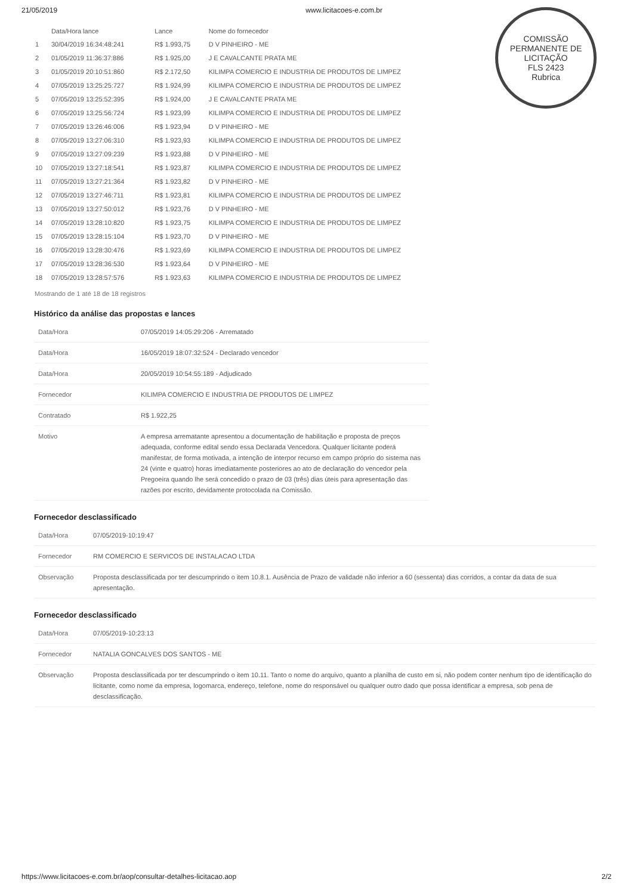21/05/2019 www.licitacoes-e.com.br
COMISSÃO PERMANENTE DE LICITAÇÃO
FLS 2423
Rubrica
| | Data/Hora lance | Lance | Nome do fornecedor |
| --- | --- | --- | --- |
| 1 | 30/04/2019 16:34:48:241 | R$ 1.993,75 | D V PINHEIRO - ME |
| 2 | 01/05/2019 11:36:37:886 | R$ 1.925,00 | J E CAVALCANTE PRATA ME |
| 3 | 01/05/2019 20:10:51:860 | R$ 2.172,50 | KILIMPA COMERCIO E INDUSTRIA DE PRODUTOS DE LIMPEZ |
| 4 | 07/05/2019 13:25:25:727 | R$ 1.924,99 | KILIMPA COMERCIO E INDUSTRIA DE PRODUTOS DE LIMPEZ |
| 5 | 07/05/2019 13:25:52:395 | R$ 1.924,00 | J E CAVALCANTE PRATA ME |
| 6 | 07/05/2019 13:25:56:724 | R$ 1.923,99 | KILIMPA COMERCIO E INDUSTRIA DE PRODUTOS DE LIMPEZ |
| 7 | 07/05/2019 13:26:46:006 | R$ 1.923,94 | D V PINHEIRO - ME |
| 8 | 07/05/2019 13:27:06:310 | R$ 1.923,93 | KILIMPA COMERCIO E INDUSTRIA DE PRODUTOS DE LIMPEZ |
| 9 | 07/05/2019 13:27:09:239 | R$ 1.923,88 | D V PINHEIRO - ME |
| 10 | 07/05/2019 13:27:18:541 | R$ 1.923,87 | KILIMPA COMERCIO E INDUSTRIA DE PRODUTOS DE LIMPEZ |
| 11 | 07/05/2019 13:27:21:364 | R$ 1.923,82 | D V PINHEIRO - ME |
| 12 | 07/05/2019 13:27:46:711 | R$ 1.923,81 | KILIMPA COMERCIO E INDUSTRIA DE PRODUTOS DE LIMPEZ |
| 13 | 07/05/2019 13:27:50:012 | R$ 1.923,76 | D V PINHEIRO - ME |
| 14 | 07/05/2019 13:28:10:820 | R$ 1.923,75 | KILIMPA COMERCIO E INDUSTRIA DE PRODUTOS DE LIMPEZ |
| 15 | 07/05/2019 13:28:15:104 | R$ 1.923,70 | D V PINHEIRO - ME |
| 16 | 07/05/2019 13:28:30:476 | R$ 1.923,69 | KILIMPA COMERCIO E INDUSTRIA DE PRODUTOS DE LIMPEZ |
| 17 | 07/05/2019 13:28:36:530 | R$ 1.923,64 | D V PINHEIRO - ME |
| 18 | 07/05/2019 13:28:57:576 | R$ 1.923,63 | KILIMPA COMERCIO E INDUSTRIA DE PRODUTOS DE LIMPEZ |
Mostrando de 1 até 18 de 18 registros
Histórico da análise das propostas e lances
| Data/Hora | 07/05/2019 14:05:29:206 - Arrematado |
| Data/Hora | 16/05/2019 18:07:32:524 - Declarado vencedor |
| Data/Hora | 20/05/2019 10:54:55:189 - Adjudicado |
| Fornecedor | KILIMPA COMERCIO E INDUSTRIA DE PRODUTOS DE LIMPEZ |
| Contratado | R$ 1.922,25 |
| Motivo | A empresa arrematante apresentou a documentação de habilitação e proposta de preços adequada, conforme edital sendo essa Declarada Vencedora. Qualquer licitante poderá manifestar, de forma motivada, a intenção de interpor recurso em campo próprio do sistema nas 24 (vinte e quatro) horas imediatamente posteriores ao ato de declaração do vencedor pela Pregoeira quando lhe será concedido o prazo de 03 (três) dias úteis para apresentação das razões por escrito, devidamente protocolada na Comissão. |
Fornecedor desclassificado
| Data/Hora | 07/05/2019-10:19:47 |
| Fornecedor | RM COMERCIO E SERVICOS DE INSTALACAO LTDA |
| Observação | Proposta desclassificada por ter descumprindo o item 10.8.1. Ausência de Prazo de validade não inferior a 60 (sessenta) dias corridos, a contar da data de sua apresentação. |
Fornecedor desclassificado
| Data/Hora | 07/05/2019-10:23:13 |
| Fornecedor | NATALIA GONCALVES DOS SANTOS - ME |
| Observação | Proposta desclassificada por ter descumprindo o item 10.11. Tanto o nome do arquivo, quanto a planilha de custo em si, não podem conter nenhum tipo de identificação do licitante, como nome da empresa, logomarca, endereço, telefone, nome do responsável ou qualquer outro dado que possa identificar a empresa, sob pena de desclassificação. |
https://www.licitacoes-e.com.br/aop/consultar-detalhes-licitacao.aop 2/2